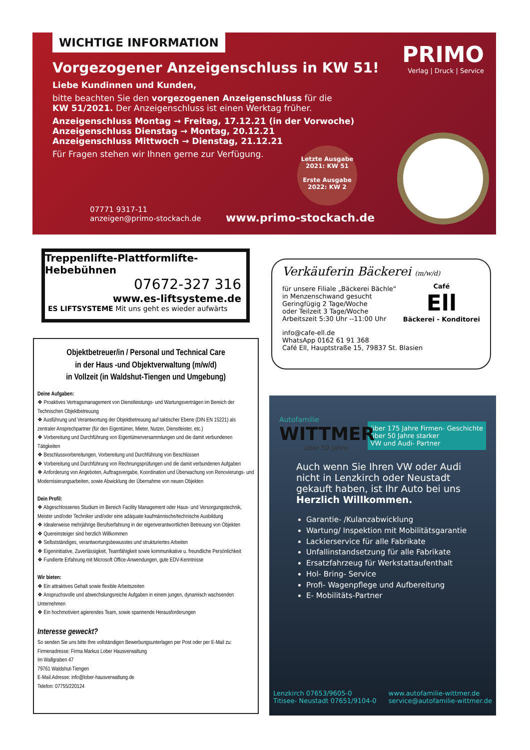WICHTIGE INFORMATION
Vorgezogener Anzeigenschluss in KW 51!
Liebe Kundinnen und Kunden,
bitte beachten Sie den vorgezogenen Anzeigenschluss für die
KW 51/2021. Der Anzeigenschluss ist einen Werktag früher.
Anzeigenschluss Montag → Freitag, 17.12.21 (in der Vorwoche)
Anzeigenschluss Dienstag → Montag, 20.12.21
Anzeigenschluss Mittwoch → Dienstag, 21.12.21
Für Fragen stehen wir Ihnen gerne zur Verfügung.
PRIMO
Verlag | Druck | Service
Letzte Ausgabe
2021: KW 51
Erste Ausgabe
2022: KW 2
07771 9317-11
anzeigen@primo-stockach.de
www.primo-stockach.de
Treppenlifte-Plattformlifte-Hebebühnen
07672-327 316
www.es-liftsysteme.de
ES LIFTSYSTEME Mit uns geht es wieder aufwärts
Verkäuferin Bäckerei (m/w/d)
Café
Ell
Bäckerei - Konditorei
für unsere Filiale „Bäckerei Bächle“
in Menzenschwand gesucht
Geringfügig 2 Tage/Woche
oder Teilzeit 3 Tage/Woche
Arbeitszeit 5:30 Uhr --11:00 Uhr
info@cafe-ell.de
WhatsApp 0162 61 91 368
Café Ell, Hauptstraße 15, 79837 St. Blasien
Objektbetreuer/in / Personal und Technical Care
in der Haus -und Objektverwaltung (m/w/d)
in Vollzeit (in Waldshut-Tiengen und Umgebung)
Deine Aufgaben:
❖ Proaktives Vertragsmanagement von Dienstleistungs- und Wartungsverträgen im Bereich der Technischen Objektbetreuung
❖ Ausführung und Verantwortung der Objektbetreuung auf taktischer Ebene (DIN EN 15221) als zentraler Ansprechpartner (für den Eigentümer, Mieter, Nutzer, Dienstleister, etc.)
❖ Vorbereitung und Durchführung von Eigentümerversammlungen und die damit verbundenen Tätigkeiten
❖ Beschlussvorbereitungen, Vorbereitung und Durchführung von Beschlüssen
❖ Vorbereitung und Durchführung von Rechnungsprüfungen und die damit verbundenen Aufgaben
❖ Anforderung von Angeboten, Auftragsvergabe, Koordination und Überwachung von Renovierungs- und Modernisierungsarbeiten, sowie Abwicklung der Übernahme von neuen Objekten
Dein Profil:
❖ Abgeschlossenes Studium im Bereich Facility Management oder Haus- und Versorgungstechnik, Meister und/oder Techniker und/oder eine adäquate kaufmännische/technische Ausbildung
❖ Idealerweise mehrjährige Berufserfahrung in der eigenverantwortlichen Betreuung von Objekten
❖ Quereinsteiger sind herzlich Willkommen
❖ Selbstständiges, verantwortungsbewusstes und strukturiertes Arbeiten
❖ Eigeninitiative, Zuverlässigkeit, Teamfähigkeit sowie kommunikative u. freundliche Persönlichkeit
❖ Fundierte Erfahrung mit Microsoft Office-Anwendungen, gute EDV-Kenntnisse
Wir bieten:
❖ Ein attraktives Gehalt sowie flexible Arbeitszeiten
❖ Anspruchsvolle und abwechslungsreiche Aufgaben in einem jungen, dynamisch wachsenden Unternehmen
❖ Ein hochmotiviert agierendes Team, sowie spannende Herausforderungen
Interesse geweckt?
So senden Sie uns bitte Ihre vollständigen Bewerbungsunterlagen per Post oder per E-Mail zu:
Firmenadresse: Firma Markus Lober Hausverwaltung
Im Wallgraben 47
79761 Waldshut-Tiengen
E-Mail.Adresse: info@lober-hausverwaltung.de
Telefon: 07755/220124
Autofamilie
WITTMER
über 50 Jahre
über 175 Jahre Firmen- Geschichte
über 50 Jahre starker
VW und Audi- Partner
Auch wenn Sie Ihren VW oder Audi nicht in Lenzkirch oder Neustadt gekauft haben, ist Ihr Auto bei uns Herzlich Willkommen.
Garantie- /Kulanzabwicklung
Wartung/ Inspektion mit Mobilitätsgarantie
Lackierservice für alle Fabrikate
Unfallinstandsetzung für alle Fabrikate
Ersatzfahrzeug für Werkstattaufenthalt
Hol- Bring- Service
Profi- Wagenpflege und Aufbereitung
E- Mobilitäts-Partner
Lenzkirch 07653/9605-0
Titisee- Neustadt 07651/9104-0 www.autofamilie-wittmer.de
service@autofamilie-wittmer.de